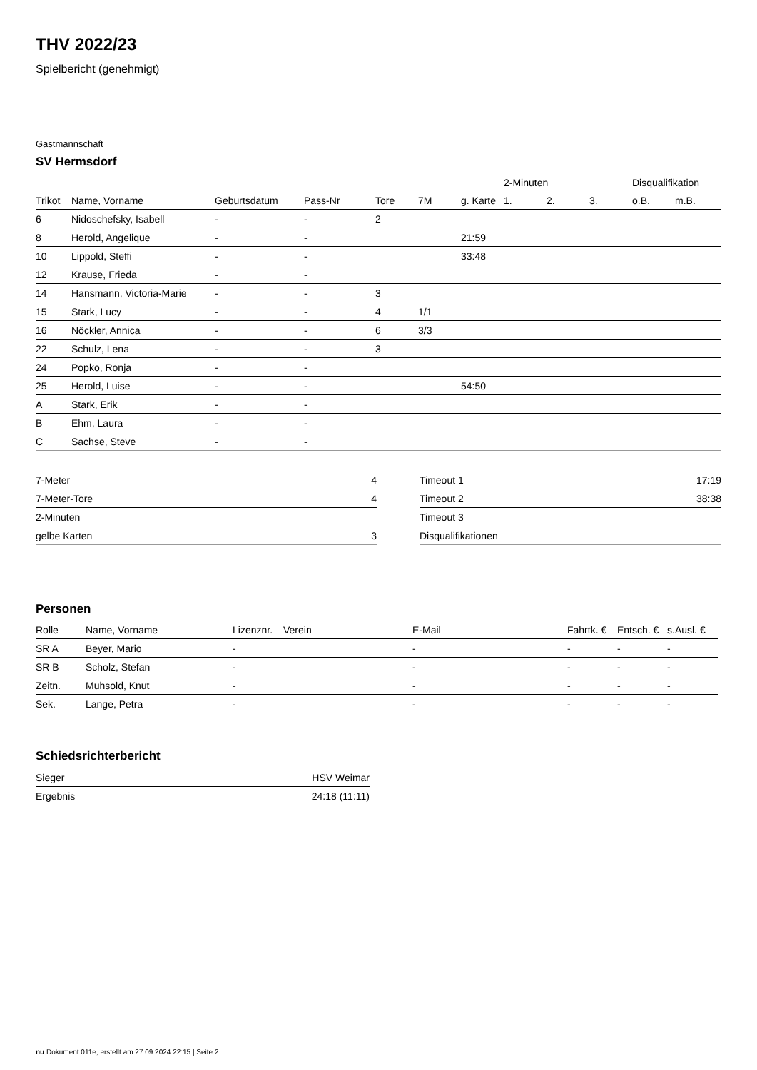THV 2022/23
Spielbericht (genehmigt)
Gastmannschaft
SV Hermsdorf
| | | | | | | | 2-Minuten | | | Disqualifikation | |
| --- | --- | --- | --- | --- | --- | --- | --- | --- | --- | --- | --- |
| Trikot | Name, Vorname | Geburtsdatum | Pass-Nr | Tore | 7M | g. Karte | 1. | 2. | 3. | o.B. | m.B. |
| 6 | Nidoschefsky, Isabell | - | - | 2 | | | | | | | |
| 8 | Herold, Angelique | - | - | | | 21:59 | | | | | |
| 10 | Lippold, Steffi | - | - | | | 33:48 | | | | | |
| 12 | Krause, Frieda | - | - | | | | | | | | |
| 14 | Hansmann, Victoria-Marie | - | - | 3 | | | | | | | |
| 15 | Stark, Lucy | - | - | 4 | 1/1 | | | | | | |
| 16 | Nöckler, Annica | - | - | 6 | 3/3 | | | | | | |
| 22 | Schulz, Lena | - | - | 3 | | | | | | | |
| 24 | Popko, Ronja | - | - | | | | | | | | |
| 25 | Herold, Luise | - | - | | | 54:50 | | | | | |
| A | Stark, Erik | - | - | | | | | | | | |
| B | Ehm, Laura | - | - | | | | | | | | |
| C | Sachse, Steve | - | - | | | | | | | | |
| 7-Meter | 4 |
| 7-Meter-Tore | 4 |
| 2-Minuten | |
| gelbe Karten | 3 |
| Timeout 1 | 17:19 |
| Timeout 2 | 38:38 |
| Timeout 3 | |
| Disqualifikationen | |
Personen
| Rolle | Name, Vorname | Lizenznr. | Verein | E-Mail | Fahrtk. € | Entsch. € | s.Ausl. € |
| --- | --- | --- | --- | --- | --- | --- | --- |
| SR A | Beyer, Mario | - | | - | - | - | - |
| SR B | Scholz, Stefan | - | | - | - | - | - |
| Zeitn. | Muhsold, Knut | - | | - | - | - | - |
| Sek. | Lange, Petra | - | | - | - | - | - |
Schiedsrichterbericht
| Sieger | HSV Weimar |
| Ergebnis | 24:18 (11:11) |
nu.Dokument 011e, erstellt am 27.09.2024 22:15 | Seite 2